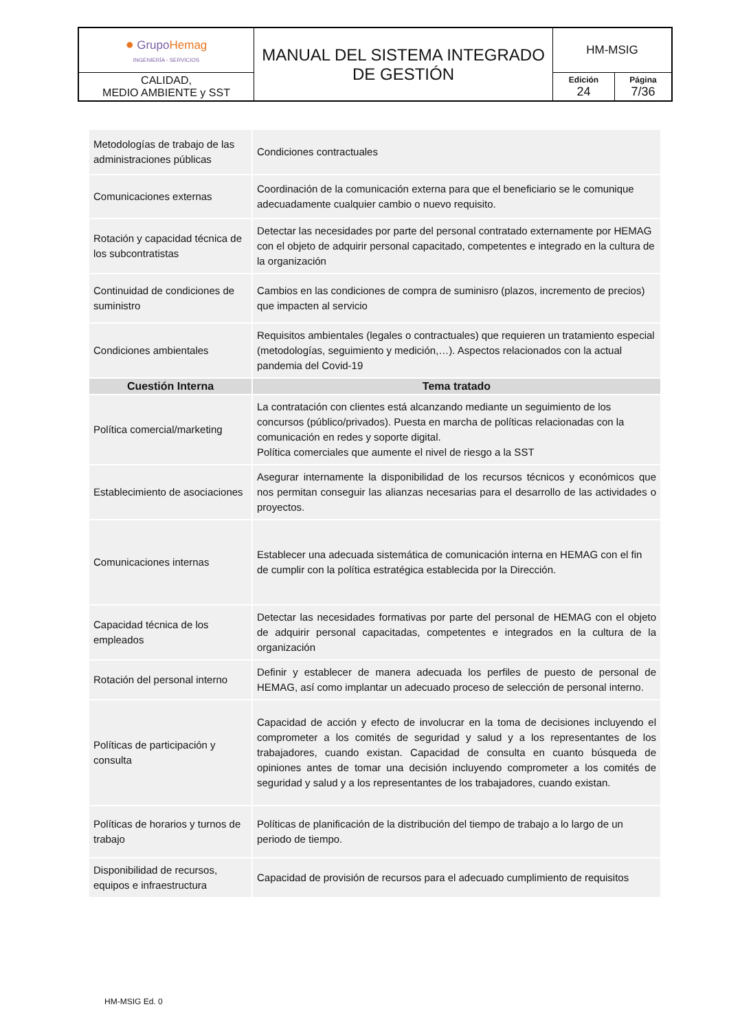| ● Grupo Hemag INGENIERÍA - SERVICIOS | MANUAL DEL SISTEMA INTEGRADO DE GESTIÓN | HM-MSIG | |
| CALIDAD, MEDIO AMBIENTE y SST | | Edición 24 | Página 7/36 |
| Metodologías de trabajo de las administraciones públicas | Condiciones contractuales |
| Comunicaciones externas | Coordinación de la comunicación externa para que el beneficiario se le comunique adecuadamente cualquier cambio o nuevo requisito. |
| Rotación y capacidad técnica de los subcontratistas | Detectar las necesidades por parte del personal contratado externamente por HEMAG con el objeto de adquirir personal capacitado, competentes e integrado en la cultura de la organización |
| Continuidad de condiciones de suministro | Cambios en las condiciones de compra de suminisro (plazos, incremento de precios) que impacten al servicio |
| Condiciones ambientales | Requisitos ambientales (legales o contractuales) que requieren un tratamiento especial (metodologías, seguimiento y medición,…). Aspectos relacionados con la actual pandemia del Covid-19 |
| Cuestión Interna | Tema tratado |
| Política comercial/marketing | La contratación con clientes está alcanzando mediante un seguimiento de los concursos (público/privados). Puesta en marcha de políticas relacionadas con la comunicación en redes y soporte digital. Política comerciales que aumente el nivel de riesgo a la SST |
| Establecimiento de asociaciones | Asegurar internamente la disponibilidad de los recursos técnicos y económicos que nos permitan conseguir las alianzas necesarias para el desarrollo de las actividades o proyectos. |
| Comunicaciones internas | Establecer una adecuada sistemática de comunicación interna en HEMAG con el fin de cumplir con la política estratégica establecida por la Dirección. |
| Capacidad técnica de los empleados | Detectar las necesidades formativas por parte del personal de HEMAG con el objeto de adquirir personal capacitadas, competentes e integrados en la cultura de la organización |
| Rotación del personal interno | Definir y establecer de manera adecuada los perfiles de puesto de personal de HEMAG, así como implantar un adecuado proceso de selección de personal interno. |
| Políticas de participación y consulta | Capacidad de acción y efecto de involucrar en la toma de decisiones incluyendo el comprometer a los comités de seguridad y salud y a los representantes de los trabajadores, cuando existan. Capacidad de consulta en cuanto búsqueda de opiniones antes de tomar una decisión incluyendo comprometer a los comités de seguridad y salud y a los representantes de los trabajadores, cuando existan. |
| Políticas de horarios y turnos de trabajo | Políticas de planificación de la distribución del tiempo de trabajo a lo largo de un periodo de tiempo. |
| Disponibilidad de recursos, equipos e infraestructura | Capacidad de provisión de recursos para el adecuado cumplimiento de requisitos |
HM-MSIG Ed. 0